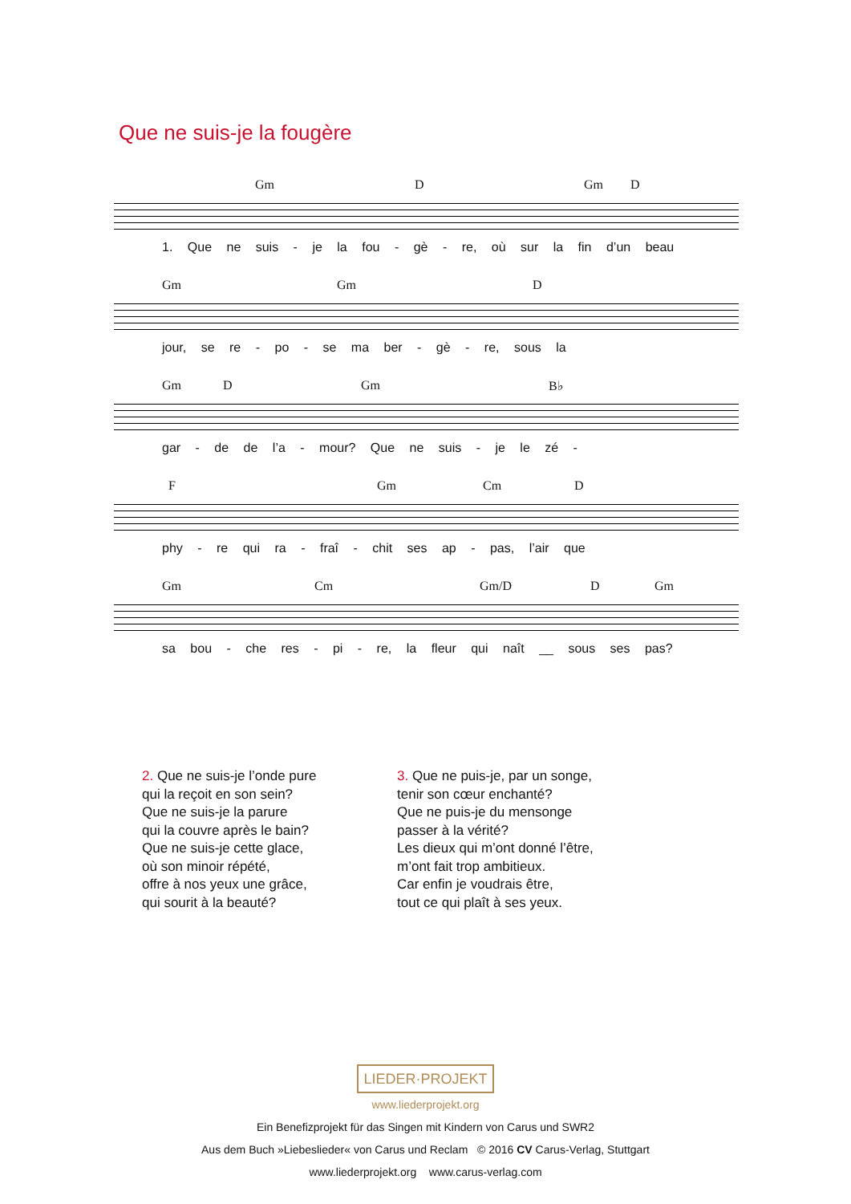Que ne suis-je la fougère
Gm D Gm D
1. Que ne suis - je la fou - gè - re, où sur la fin d’un beau
Gm Gm D
jour, se re - po - se ma ber - gè - re, sous la
Gm D Gm B♭
gar - de de l’a - mour? Que ne suis - je le zé -
F Gm Cm D
phy - re qui ra - fraî - chit ses ap - pas, l’air que
Gm Cm Gm/D D Gm
sa bou - che res - pi - re, la fleur qui naît __ sous ses pas?
2. Que ne suis-je l’onde pure
qui la reçoit en son sein?
Que ne suis-je la parure
qui la couvre après le bain?
Que ne suis-je cette glace,
où son minoir répété,
offre à nos yeux une grâce,
qui sourit à la beauté?
3. Que ne puis-je, par un songe,
tenir son cœur enchanté?
Que ne puis-je du mensonge
passer à la vérité?
Les dieux qui m’ont donné l’être,
m’ont fait trop ambitieux.
Car enfin je voudrais être,
tout ce qui plaît à ses yeux.
LIEDER·PROJEKT
www.liederprojekt.org
Ein Benefizprojekt für das Singen mit Kindern von Carus und SWR2
Aus dem Buch »Liebeslieder« von Carus und Reclam © 2016 CV Carus-Verlag, Stuttgart
www.liederprojekt.org www.carus-verlag.com